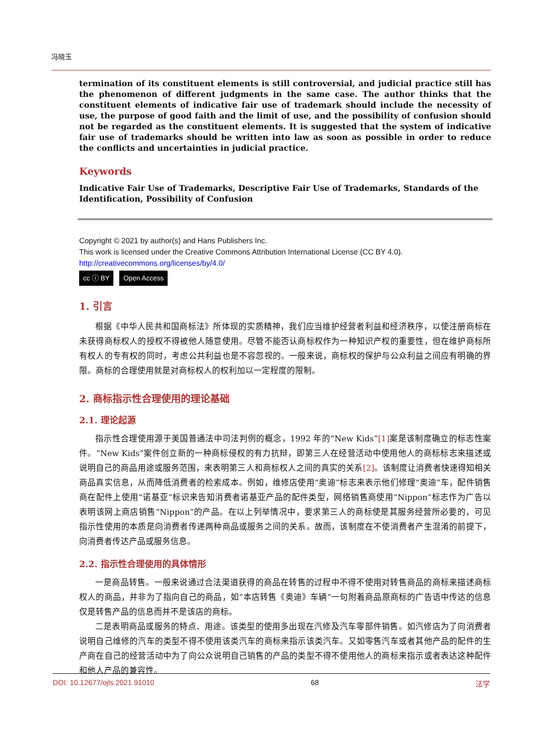冯晓玉
termination of its constituent elements is still controversial, and judicial practice still has the phenomenon of different judgments in the same case. The author thinks that the constituent elements of indicative fair use of trademark should include the necessity of use, the purpose of good faith and the limit of use, and the possibility of confusion should not be regarded as the constituent elements. It is suggested that the system of indicative fair use of trademarks should be written into law as soon as possible in order to reduce the conflicts and uncertainties in judicial practice.
Keywords
Indicative Fair Use of Trademarks, Descriptive Fair Use of Trademarks, Standards of the Identification, Possibility of Confusion
Copyright © 2021 by author(s) and Hans Publishers Inc.
This work is licensed under the Creative Commons Attribution International License (CC BY 4.0).
http://creativecommons.org/licenses/by/4.0/
cc ⓘ BY Open Access
1. 引言
根据《中华人民共和国商标法》所体现的实质精神，我们应当维护经营者利益和经济秩序，以使注册商标在未获得商标权人的授权不得被他人随意使用。尽管不能否认商标权作为一种知识产权的重要性，但在维护商标所有权人的专有权的同时，考虑公共利益也是不容忽视的。一般来说，商标权的保护与公众利益之间应有明确的界限。商标的合理使用就是对商标权人的权利加以一定程度的限制。
2. 商标指示性合理使用的理论基础
2.1. 理论起源
指示性合理使用源于美国普通法中司法判例的概念，1992 年的“New Kids”[1] 案是该制度确立的标志性案件。“New Kids”案件创立新的一种商标侵权的有力抗辩，即第三人在经营活动中使用他人的商标标志来描述或说明自己的商品用途或服务范围，来表明第三人和商标权人之间的真实的关系[2]。该制度让消费者快速得知相关商品真实信息，从而降低消费者的检索成本。例如，维修店使用“奥迪”标志来表示他们修理“奥迪”车，配件销售商在配件上使用“诺基亚”标识来告知消费者诺基亚产品的配件类型，网络销售商使用“Nippon”标志作为广告以表明该网上商店销售“Nippon”的产品。在以上列举情况中，要求第三人的商标使是其服务经营所必要的，可见指示性使用的本质是向消费者传递两种商品或服务之间的关系。故而，该制度在不使消费者产生混淆的前提下，向消费者传达产品或服务信息。
2.2. 指示性合理使用的具体情形
一是商品转售。一般来说通过合法渠道获得的商品在转售的过程中不得不使用对转售商品的商标来描述商标权人的商品，并非为了指向自己的商品，如“本店转售《奥迪》车辆”一句附着商品原商标的广告语中传达的信息仅是转售产品的信息而并不是该店的商标。
二是表明商品或服务的特点、用途。该类型的使用多出现在汽修及汽车零部件销售。如汽修店为了向消费者说明自己维修的汽车的类型不得不使用该类汽车的商标来指示该类汽车。又如零售汽车或者其他产品的配件的生产商在自己的经营活动中为了向公众说明自己销售的产品的类型不得不使用他人的商标来指示或者表达这种配件和他人产品的兼容性。
DOI: 10.12677/ojls.2021.91010 68 法学